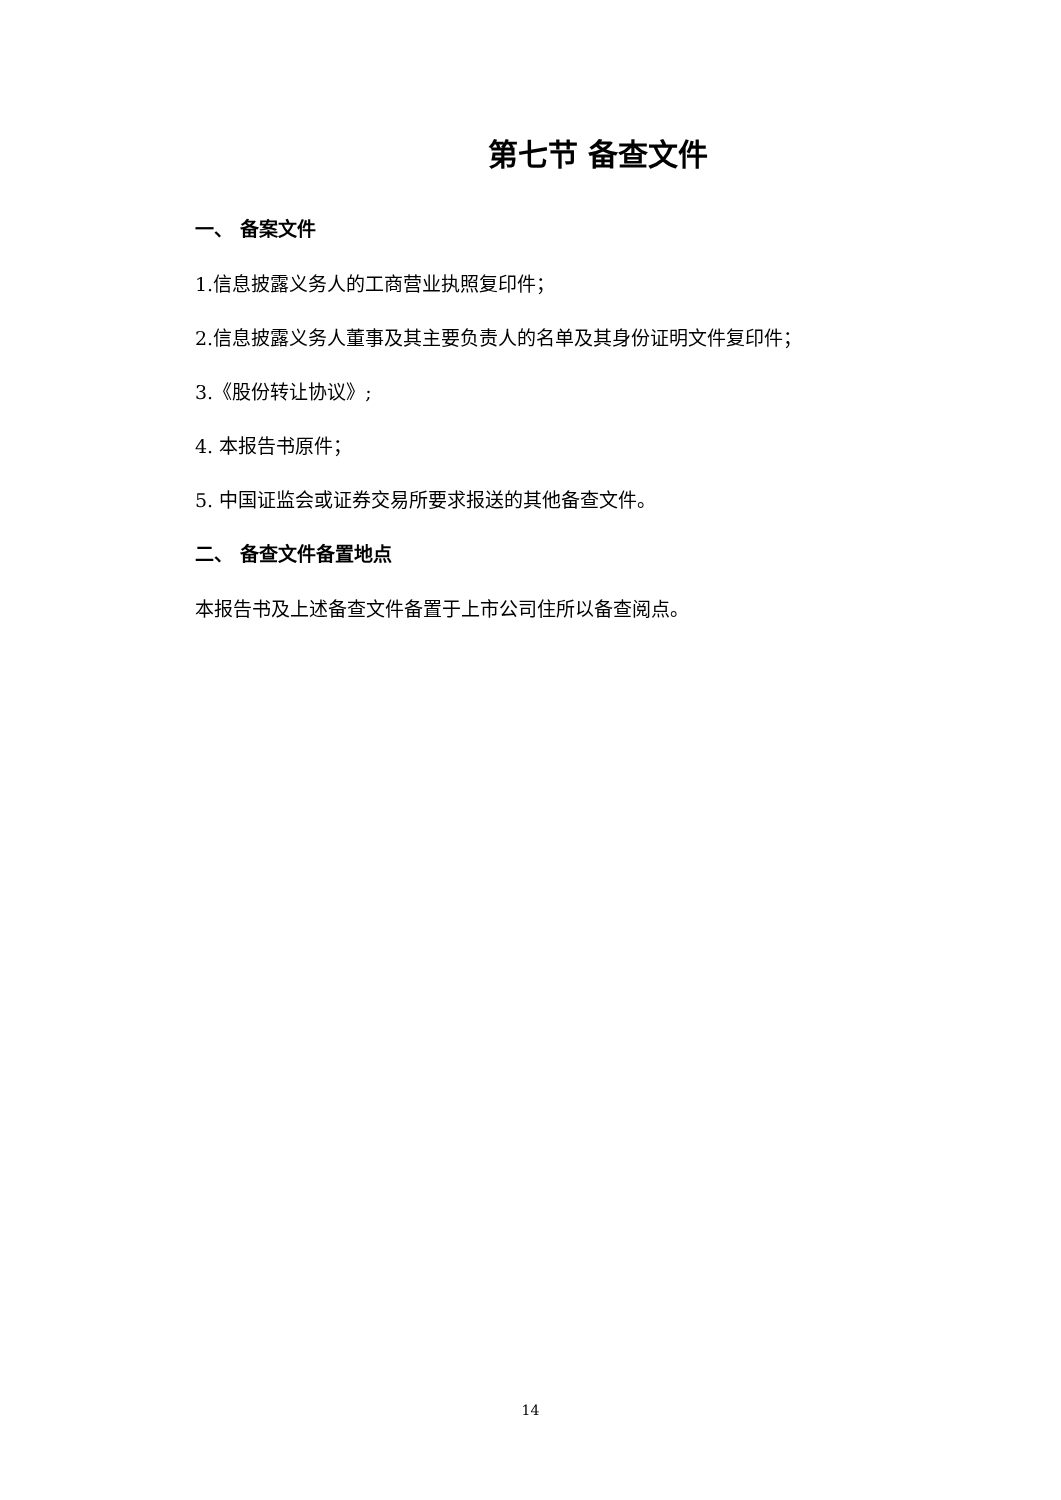第七节 备查文件
一、 备案文件
1.信息披露义务人的工商营业执照复印件；
2.信息披露义务人董事及其主要负责人的名单及其身份证明文件复印件；
3.《股份转让协议》;
4. 本报告书原件；
5. 中国证监会或证券交易所要求报送的其他备查文件。
二、 备查文件备置地点
本报告书及上述备查文件备置于上市公司住所以备查阅点。
14